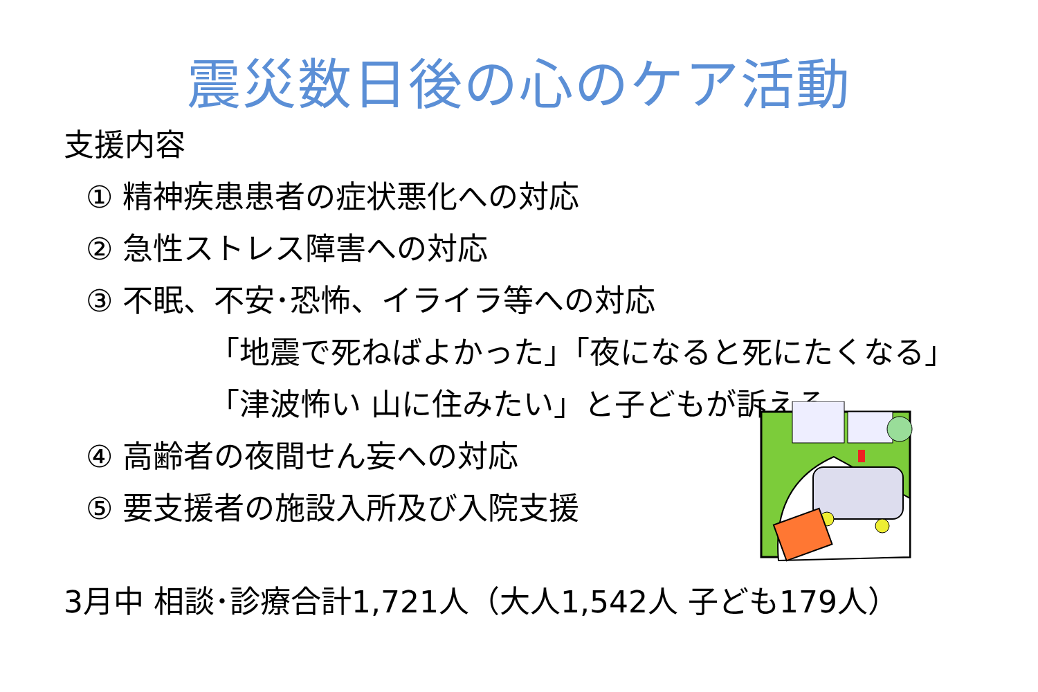震災数日後の心のケア活動
支援内容
① 精神疾患患者の症状悪化への対応
② 急性ストレス障害への対応
③ 不眠、不安･恐怖、イライラ等への対応
「地震で死ねばよかった」「夜になると死にたくなる」
「津波怖い 山に住みたい」と子どもが訴える
④ 高齢者の夜間せん妄への対応
⑤ 要支援者の施設入所及び入院支援
3月中 相談･診療合計1,721人（大人1,542人 子ども179人）